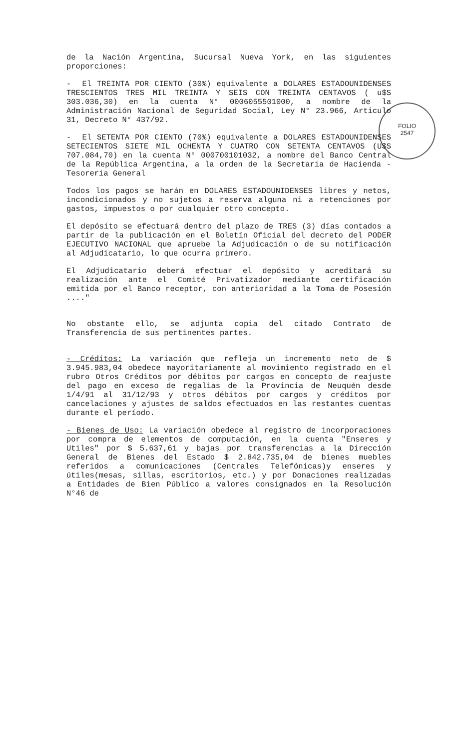FOLIO
2547
de la Nación Argentina, Sucursal Nueva York, en las siguientes proporciones:
- El TREINTA POR CIENTO (30%) equivalente a DOLARES ESTADOUNIDENSES TRESCIENTOS TRES MIL TREINTA Y SEIS CON TREINTA CENTAVOS ( u$S 303.036,30) en la cuenta N° 0006055501000, a nombre de la Administración Nacional de Seguridad Social, Ley N° 23.966, Articulo 31, Decreto N° 437/92.
- El SETENTA POR CIENTO (70%) equivalente a DOLARES ESTADOUNIDENSES SETECIENTOS SIETE MIL OCHENTA Y CUATRO CON SETENTA CENTAVOS (U$S 707.084,70) en la cuenta N° 000700101032, a nombre del Banco Central de la República Argentina, a la orden de la Secretaria de Hacienda - Tesoreria General
Todos los pagos se harán en DOLARES ESTADOUNIDENSES libres y netos, incondicionados y no sujetos a reserva alguna ni a retenciones por gastos, impuestos o por cualquier otro concepto.
El depósito se efectuará dentro del plazo de TRES (3) días contados a partir de la publicación en el Boletín Oficial del decreto del PODER EJECUTIVO NACIONAL que apruebe la Adjudicación o de su notificación al Adjudicatario, lo que ocurra primero.
El Adjudicatario deberá efectuar el depósito y acreditará su realización ante el Comité Privatizador mediante certificación emitida por el Banco receptor, con anterioridad a la Toma de Posesión ...."
No obstante ello, se adjunta copia del citado Contrato de Transferencia de sus pertinentes partes.
- Créditos: La variación que refleja un incremento neto de $ 3.945.983,04 obedece mayoritariamente al movimiento registrado en el rubro Otros Créditos por débitos por cargos en concepto de reajuste del pago en exceso de regalias de la Provincia de Neuquén desde 1/4/91 al 31/12/93 y otros débitos por cargos y créditos por cancelaciones y ajustes de saldos efectuados en las restantes cuentas durante el período.
- Bienes de Uso: La variación obedece al registro de incorporaciones por compra de elementos de computación, en la cuenta "Enseres y Utiles" por $ 5.637,61 y bajas por transferencias a la Dirección General de Bienes del Estado $ 2.842.735,04 de bienes muebles referidos a comunicaciones (Centrales Telefónicas)y enseres y útiles(mesas, sillas, escritorios, etc.) y por Donaciones realizadas a Entidades de Bien Público a valores consignados en la Resolución N°46 de